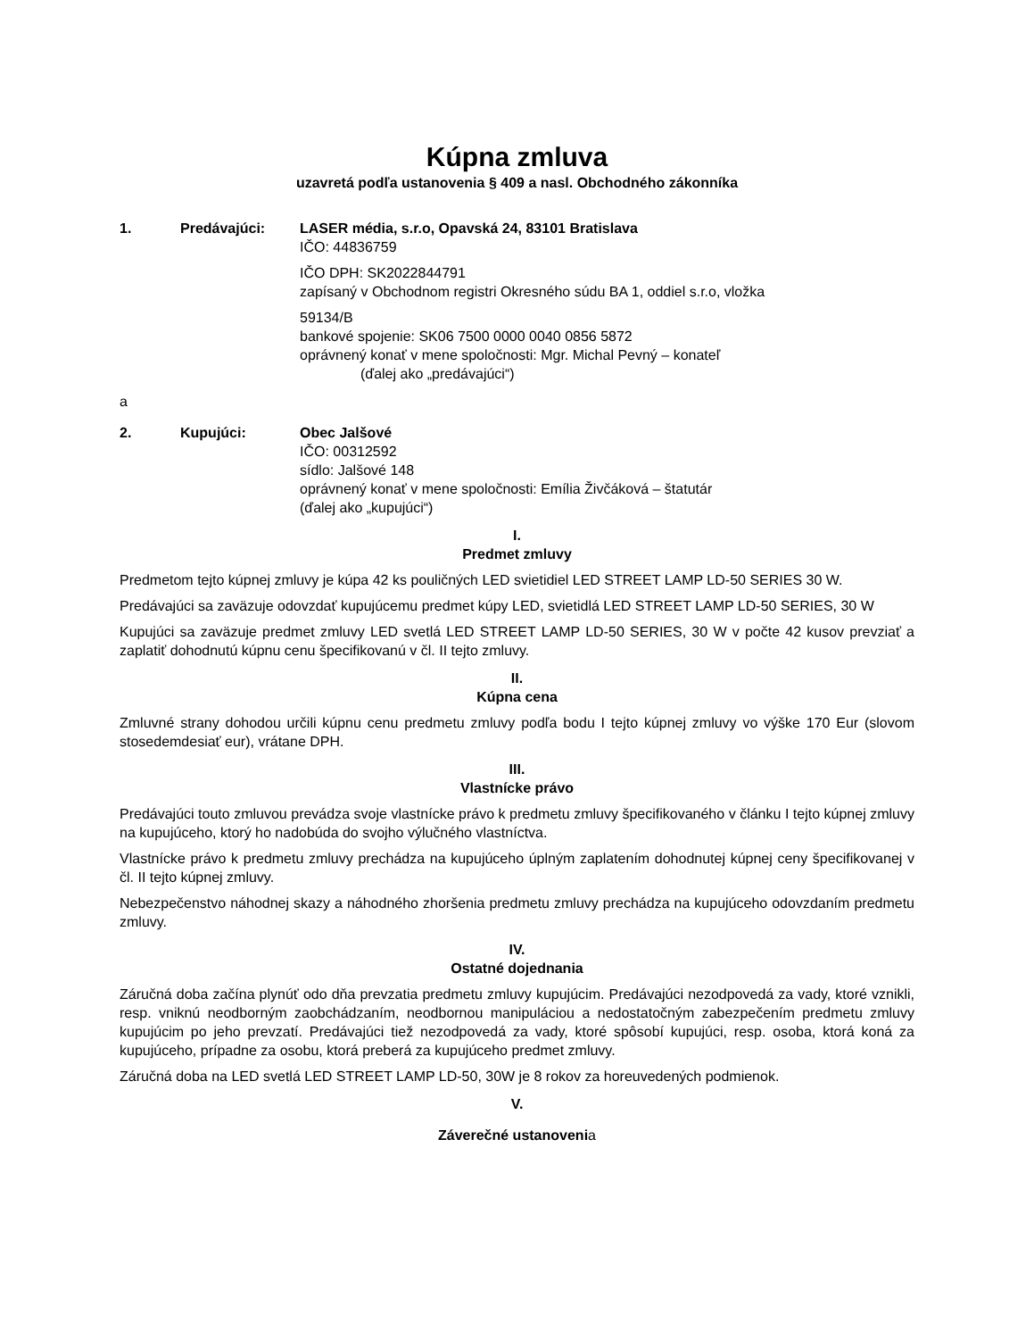Kúpna zmluva
uzavretá podľa ustanovenia § 409 a nasl. Obchodného zákonníka
1. Predávajúci: LASER média, s.r.o, Opavská 24, 83101 Bratislava
IČO: 44836759
IČO DPH: SK2022844791
zapísaný v Obchodnom registri Okresného súdu BA 1, oddiel s.r.o, vložka
59134/B
bankové spojenie: SK06 7500 0000 0040 0856 5872
oprávnený konať v mene spoločnosti: Mgr. Michal Pevný – konateľ
(ďalej ako „predávajúci“)
a
2. Kupujúci: Obec Jalšové
IČO: 00312592
sídlo: Jalšové 148
oprávnený konať v mene spoločnosti: Emília Živčáková – štatutár
(ďalej ako „kupujúci“)
I.
Predmet zmluvy
Predmetom tejto kúpnej zmluvy je kúpa 42 ks pouličných LED svietidiel LED STREET LAMP LD-50 SERIES 30 W.
Predávajúci sa zaväzuje odovzdať kupujúcemu predmet kúpy LED, svietidlá LED STREET LAMP LD-50 SERIES, 30 W
Kupujúci sa zaväzuje predmet zmluvy LED svetlá LED STREET LAMP LD-50 SERIES, 30 W v počte 42 kusov prevziať a zaplatiť dohodnutú kúpnu cenu špecifikovanú v čl. II tejto zmluvy.
II.
Kúpna cena
Zmluvné strany dohodou určili kúpnu cenu predmetu zmluvy podľa bodu I tejto kúpnej zmluvy vo výške 170 Eur (slovom stosedemdesiať eur), vrátane DPH.
III.
Vlastnícke právo
Predávajúci touto zmluvou prevádza svoje vlastnícke právo k predmetu zmluvy špecifikovaného v článku I tejto kúpnej zmluvy na kupujúceho, ktorý ho nadobúda do svojho výlučného vlastníctva.
Vlastnícke právo k predmetu zmluvy prechádza na kupujúceho úplným zaplatením dohodnutej kúpnej ceny špecifikovanej v čl. II tejto kúpnej zmluvy.
Nebezpečenstvo náhodnej skazy a náhodného zhoršenia predmetu zmluvy prechádza na kupujúceho odovzdaním predmetu zmluvy.
IV.
Ostatné dojednania
Záručná doba začína plynúť odo dňa prevzatia predmetu zmluvy kupujúcim. Predávajúci nezodpovedá za vady, ktoré vznikli, resp. vniknú neodborným zaobchádzaním, neodbornou manipuláciou a nedostatočným zabezpečením predmetu zmluvy kupujúcim po jeho prevzatí. Predávajúci tiež nezodpovedá za vady, ktoré spôsobí kupujúci, resp. osoba, ktorá koná za kupujúceho, prípadne za osobu, ktorá preberá za kupujúceho predmet zmluvy.
Záručná doba na LED svetlá LED STREET LAMP LD-50, 30W je 8 rokov za horeuvedených podmienok.
V.
Záverečné ustanovenia